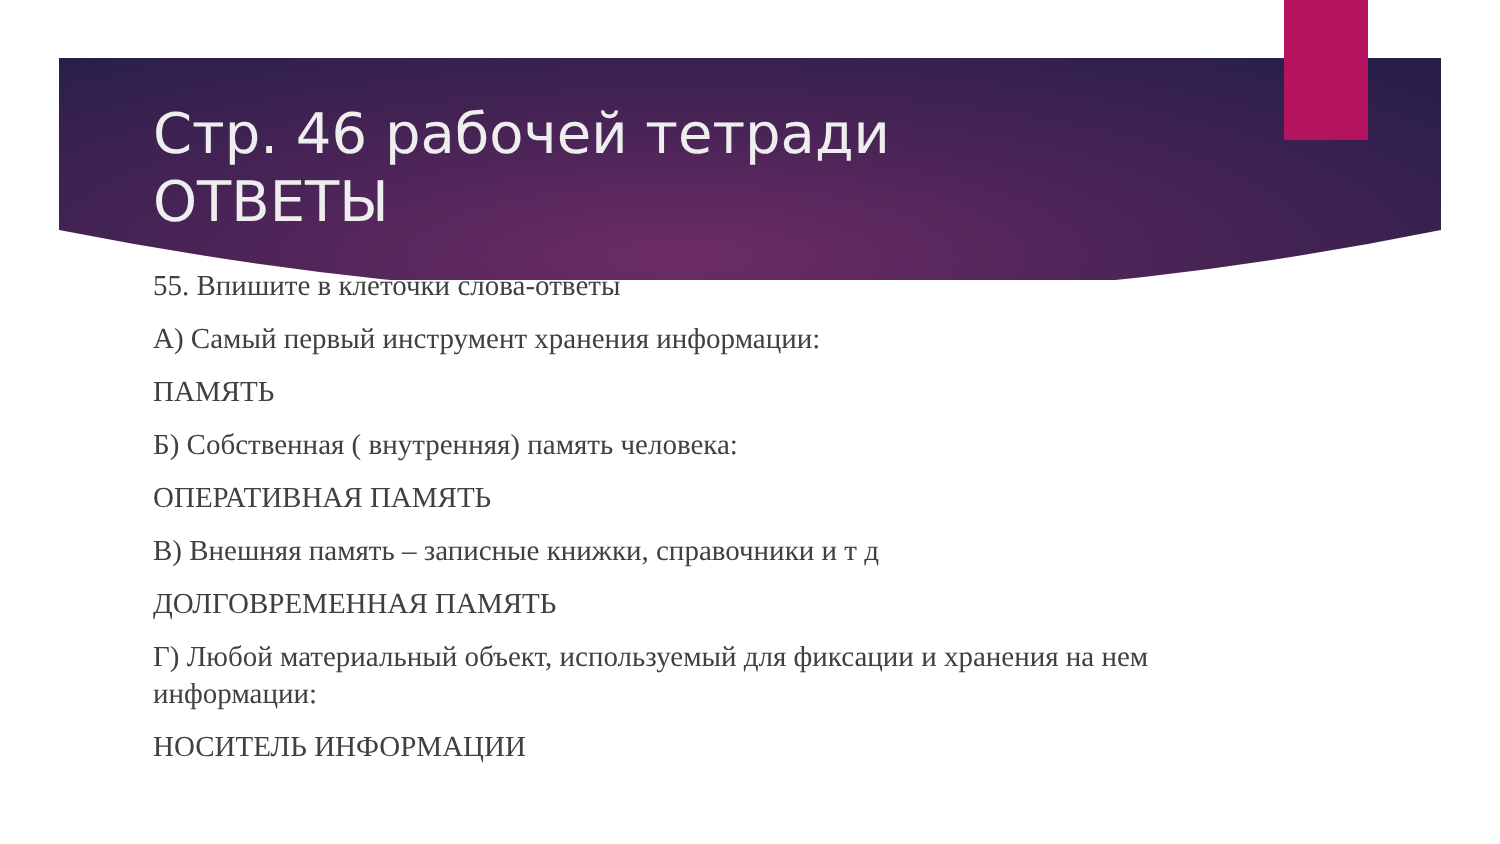Стр. 46 рабочей тетради
ОТВЕТЫ
55. Впишите в клеточки слова-ответы
А) Самый первый инструмент хранения информации:
ПАМЯТЬ
Б) Собственная ( внутренняя) память человека:
ОПЕРАТИВНАЯ ПАМЯТЬ
В) Внешняя память – записные книжки, справочники и т д
ДОЛГОВРЕМЕННАЯ ПАМЯТЬ
Г) Любой материальный объект, используемый для фиксации и хранения на нем информации:
НОСИТЕЛЬ ИНФОРМАЦИИ